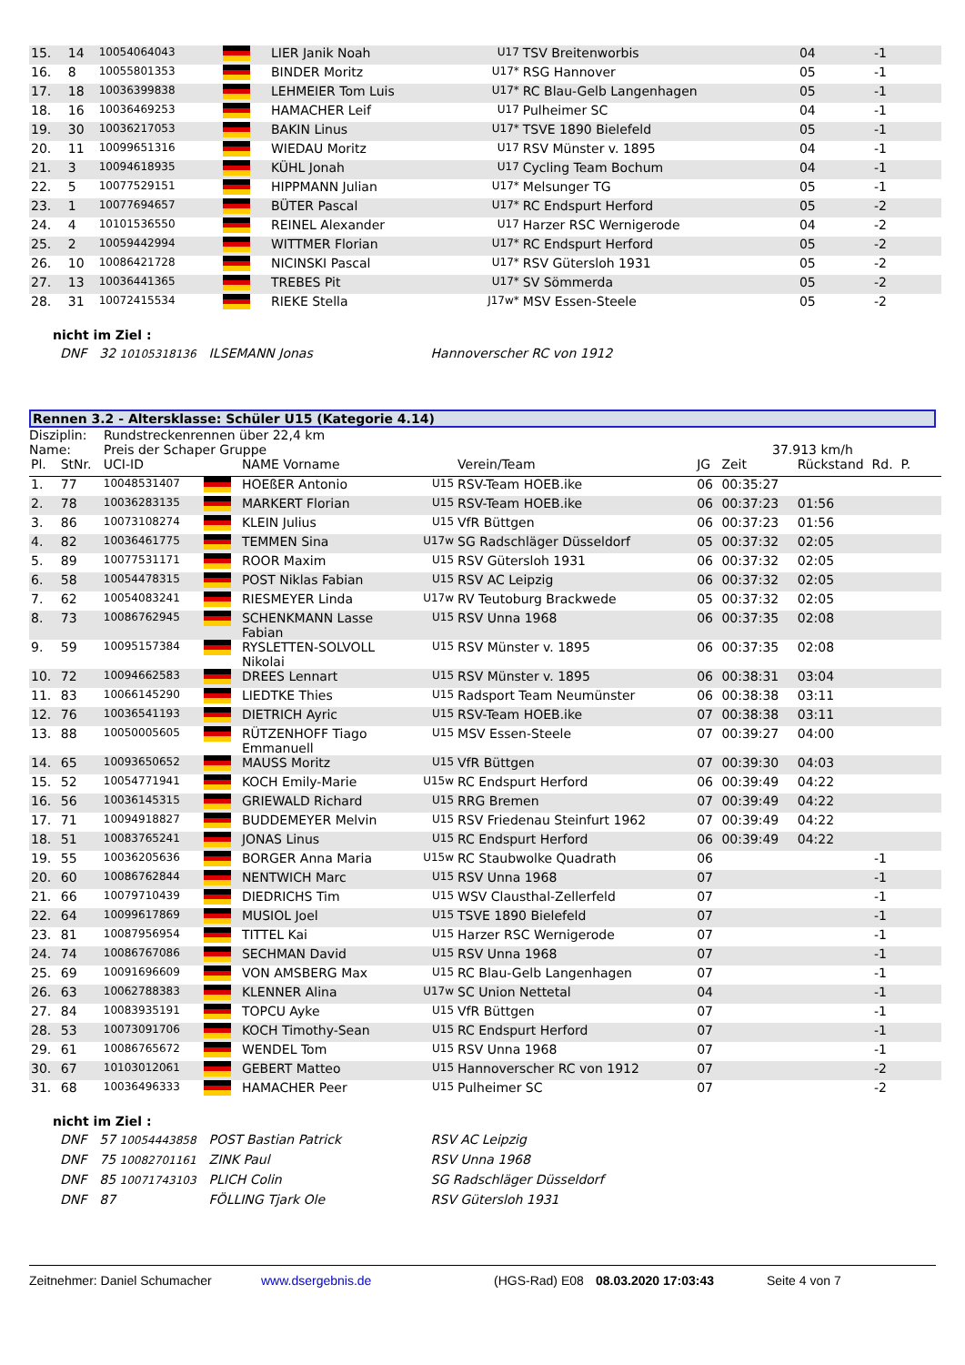| 15. | 14 | 10054064043 | | LIER Janik Noah | U17 | TSV Breitenworbis | 04 | | -1 |
| 16. | 8 | 10055801353 | | BINDER Moritz | U17* | RSG Hannover | 05 | | -1 |
| 17. | 18 | 10036399838 | | LEHMEIER Tom Luis | U17* | RC Blau-Gelb Langenhagen | 05 | | -1 |
| 18. | 16 | 10036469253 | | HAMACHER Leif | U17 | Pulheimer SC | 04 | | -1 |
| 19. | 30 | 10036217053 | | BAKIN Linus | U17* | TSVE 1890 Bielefeld | 05 | | -1 |
| 20. | 11 | 10099651316 | | WIEDAU Moritz | U17 | RSV Münster v. 1895 | 04 | | -1 |
| 21. | 3 | 10094618935 | | KÜHL Jonah | U17 | Cycling Team Bochum | 04 | | -1 |
| 22. | 5 | 10077529151 | | HIPPMANN Julian | U17* | Melsunger TG | 05 | | -1 |
| 23. | 1 | 10077694657 | | BÜTER Pascal | U17* | RC Endspurt Herford | 05 | | -2 |
| 24. | 4 | 10101536550 | | REINEL Alexander | U17 | Harzer RSC Wernigerode | 04 | | -2 |
| 25. | 2 | 10059442994 | | WITTMER Florian | U17* | RC Endspurt Herford | 05 | | -2 |
| 26. | 10 | 10086421728 | | NICINSKI Pascal | U17* | RSV Gütersloh 1931 | 05 | | -2 |
| 27. | 13 | 10036441365 | | TREBES Pit | U17* | SV Sömmerda | 05 | | -2 |
| 28. | 31 | 10072415534 | | RIEKE Stella | J17w* | MSV Essen-Steele | 05 | | -2 |
nicht im Ziel :
| DNF | 32 10105318136 | ILSEMANN Jonas | Hannoverscher RC von 1912 |
Rennen 3.2 - Altersklasse: Schüler U15 (Kategorie 4.14)
Disziplin:
Rundstreckenrennen über 22,4 km
Name: Preis der Schaper Gruppe 37.913 km/h
| Pl. | StNr. | UCI-ID | | NAME Vorname | | Verein/Team | JG | Zeit | Rückstand Rd. P. |
| 1. | 77 | 10048531407 | | HOEßER Antonio | U15 | RSV-Team HOEB.ike | 06 | 00:35:27 | |
| 2. | 78 | 10036283135 | | MARKERT Florian | U15 | RSV-Team HOEB.ike | 06 | 00:37:23 | 01:56 |
| 3. | 86 | 10073108274 | | KLEIN Julius | U15 | VfR Büttgen | 06 | 00:37:23 | 01:56 |
| 4. | 82 | 10036461775 | | TEMMEN Sina | U17w | SG Radschläger Düsseldorf | 05 | 00:37:32 | 02:05 |
| 5. | 89 | 10077531171 | | ROOR Maxim | U15 | RSV Gütersloh 1931 | 06 | 00:37:32 | 02:05 |
| 6. | 58 | 10054478315 | | POST Niklas Fabian | U15 | RSV AC Leipzig | 06 | 00:37:32 | 02:05 |
| 7. | 62 | 10054083241 | | RIESMEYER Linda | U17w | RV Teutoburg Brackwede | 05 | 00:37:32 | 02:05 |
| 8. | 73 | 10086762945 | | SCHENKMANN Lasse Fabian | U15 | RSV Unna 1968 | 06 | 00:37:35 | 02:08 |
| 9. | 59 | 10095157384 | | RYSLETTEN-SOLVOLL Nikolai | U15 | RSV Münster v. 1895 | 06 | 00:37:35 | 02:08 |
| 10. | 72 | 10094662583 | | DREES Lennart | U15 | RSV Münster v. 1895 | 06 | 00:38:31 | 03:04 |
| 11. | 83 | 10066145290 | | LIEDTKE Thies | U15 | Radsport Team Neumünster | 06 | 00:38:38 | 03:11 |
| 12. | 76 | 10036541193 | | DIETRICH Ayric | U15 | RSV-Team HOEB.ike | 07 | 00:38:38 | 03:11 |
| 13. | 88 | 10050005605 | | RÜTZENHOFF Tiago Emmanuell | U15 | MSV Essen-Steele | 07 | 00:39:27 | 04:00 |
| 14. | 65 | 10093650652 | | MAUSS Moritz | U15 | VfR Büttgen | 07 | 00:39:30 | 04:03 |
| 15. | 52 | 10054771941 | | KOCH Emily-Marie | U15w | RC Endspurt Herford | 06 | 00:39:49 | 04:22 |
| 16. | 56 | 10036145315 | | GRIEWALD Richard | U15 | RRG Bremen | 07 | 00:39:49 | 04:22 |
| 17. | 71 | 10094918827 | | BUDDEMEYER Melvin | U15 | RSV Friedenau Steinfurt 1962 | 07 | 00:39:49 | 04:22 |
| 18. | 51 | 10083765241 | | JONAS Linus | U15 | RC Endspurt Herford | 06 | 00:39:49 | 04:22 |
| 19. | 55 | 10036205636 | | BORGER Anna Maria | U15w | RC Staubwolke Quadrath | 06 | | -1 |
| 20. | 60 | 10086762844 | | NENTWICH Marc | U15 | RSV Unna 1968 | 07 | | -1 |
| 21. | 66 | 10079710439 | | DIEDRICHS Tim | U15 | WSV Clausthal-Zellerfeld | 07 | | -1 |
| 22. | 64 | 10099617869 | | MUSIOL Joel | U15 | TSVE 1890 Bielefeld | 07 | | -1 |
| 23. | 81 | 10087956954 | | TITTEL Kai | U15 | Harzer RSC Wernigerode | 07 | | -1 |
| 24. | 74 | 10086767086 | | SECHMAN David | U15 | RSV Unna 1968 | 07 | | -1 |
| 25. | 69 | 10091696609 | | VON AMSBERG Max | U15 | RC Blau-Gelb Langenhagen | 07 | | -1 |
| 26. | 63 | 10062788383 | | KLENNER Alina | U17w | SC Union Nettetal | 04 | | -1 |
| 27. | 84 | 10083935191 | | TOPCU Ayke | U15 | VfR Büttgen | 07 | | -1 |
| 28. | 53 | 10073091706 | | KOCH Timothy-Sean | U15 | RC Endspurt Herford | 07 | | -1 |
| 29. | 61 | 10086765672 | | WENDEL Tom | U15 | RSV Unna 1968 | 07 | | -1 |
| 30. | 67 | 10103012061 | | GEBERT Matteo | U15 | Hannoverscher RC von 1912 | 07 | | -2 |
| 31. | 68 | 10036496333 | | HAMACHER Peer | U15 | Pulheimer SC | 07 | | -2 |
nicht im Ziel :
| DNF | 57 10054443858 | POST Bastian Patrick | RSV AC Leipzig |
| DNF | 75 10082701161 | ZINK Paul | RSV Unna 1968 |
| DNF | 85 10071743103 | PLICH Colin | SG Radschläger Düsseldorf |
| DNF | 87 | FÖLLING Tjark Ole | RSV Gütersloh 1931 |
Zeitnehmer: Daniel Schumacher www.dsergebnis.de (HGS-Rad) E08 08.03.2020 17:03:43 Seite 4 von 7